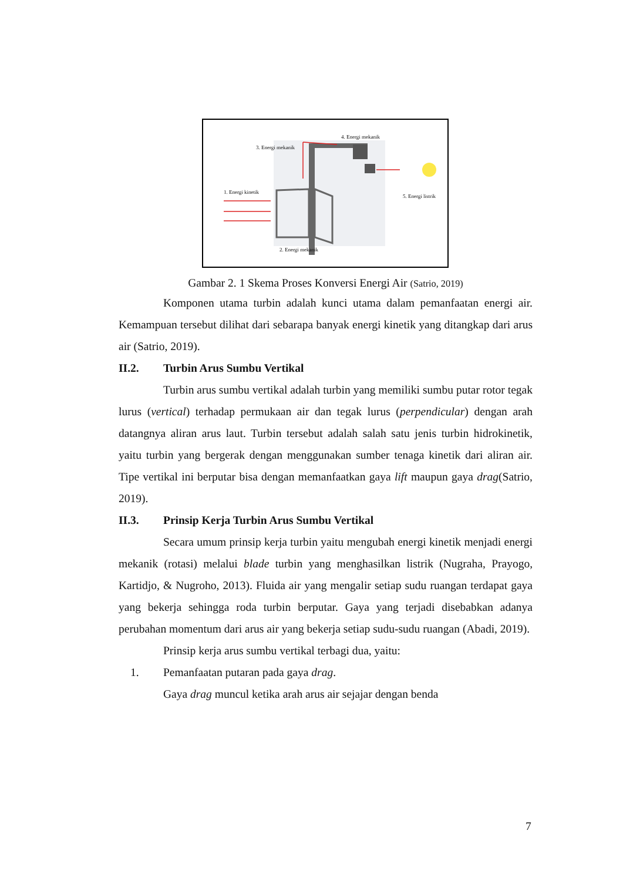4. Energi mekanik
3. Energi mekanik
1. Energi kinetik
5. Energi listrik
2. Energi mekanik
Gambar 2. 1 Skema Proses Konversi Energi Air (Satrio, 2019)
Komponen utama turbin adalah kunci utama dalam pemanfaatan energi air. Kemampuan tersebut dilihat dari sebarapa banyak energi kinetik yang ditangkap dari arus air (Satrio, 2019).
II.2. Turbin Arus Sumbu Vertikal
Turbin arus sumbu vertikal adalah turbin yang memiliki sumbu putar rotor tegak lurus (vertical) terhadap permukaan air dan tegak lurus (perpendicular) dengan arah datangnya aliran arus laut. Turbin tersebut adalah salah satu jenis turbin hidrokinetik, yaitu turbin yang bergerak dengan menggunakan sumber tenaga kinetik dari aliran air. Tipe vertikal ini berputar bisa dengan memanfaatkan gaya lift maupun gaya drag(Satrio, 2019).
II.3. Prinsip Kerja Turbin Arus Sumbu Vertikal
Secara umum prinsip kerja turbin yaitu mengubah energi kinetik menjadi energi mekanik (rotasi) melalui blade turbin yang menghasilkan listrik (Nugraha, Prayogo, Kartidjo, & Nugroho, 2013). Fluida air yang mengalir setiap sudu ruangan terdapat gaya yang bekerja sehingga roda turbin berputar. Gaya yang terjadi disebabkan adanya perubahan momentum dari arus air yang bekerja setiap sudu-sudu ruangan (Abadi, 2019).
Prinsip kerja arus sumbu vertikal terbagi dua, yaitu:
1. Pemanfaatan putaran pada gaya drag.
Gaya drag muncul ketika arah arus air sejajar dengan benda
7